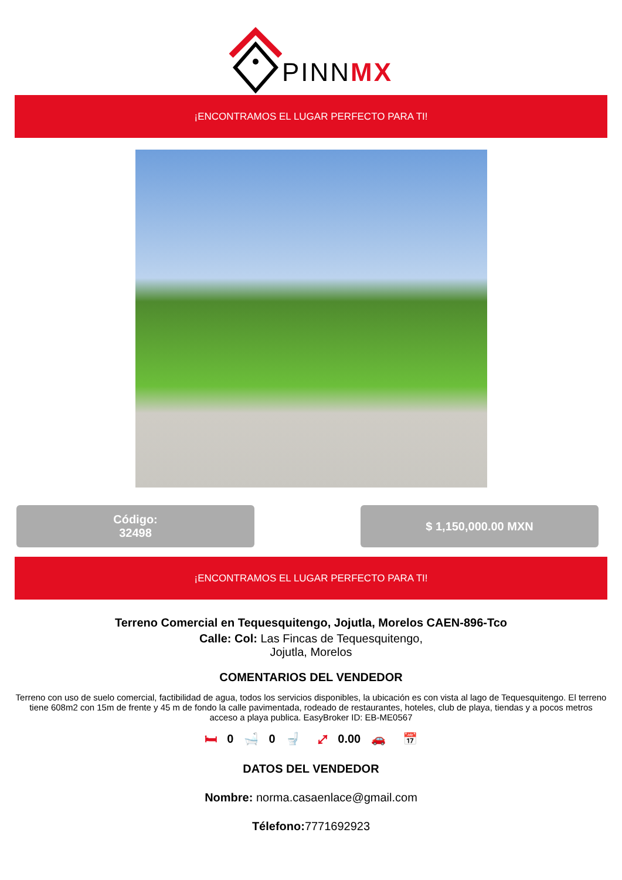PINNMX
¡ENCONTRAMOS EL LUGAR PERFECTO PARA TI!
Código:
32498
$ 1,150,000.00 MXN
¡ENCONTRAMOS EL LUGAR PERFECTO PARA TI!
Terreno Comercial en Tequesquitengo, Jojutla, Morelos CAEN-896-Tco
Calle: Col: Las Fincas de Tequesquitengo,
Jojutla, Morelos
COMENTARIOS DEL VENDEDOR
Terreno con uso de suelo comercial, factibilidad de agua, todos los servicios disponibles, la ubicación es con vista al lago de Tequesquitengo. El terreno tiene 608m2 con 15m de frente y 45 m de fondo la calle pavimentada, rodeado de restaurantes, hoteles, club de playa, tiendas y a pocos metros acceso a playa publica. EasyBroker ID: EB-ME0567
🛏 0 🛁 0 🚽 ⤢ 0.00 🚗 📅
DATOS DEL VENDEDOR
Nombre: norma.casaenlace@gmail.com
Télefono: 7771692923